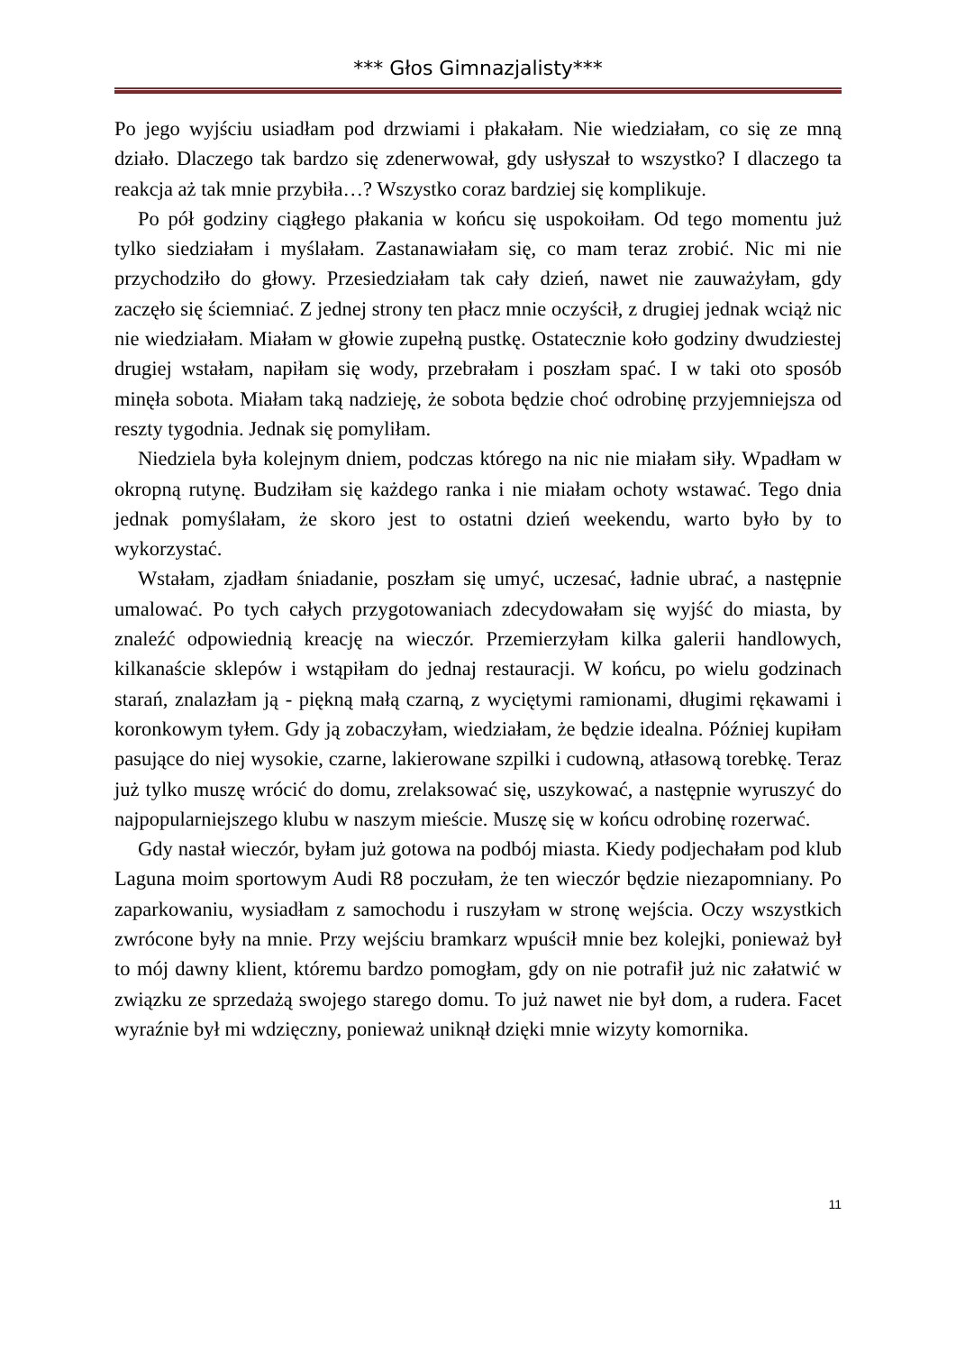*** Głos Gimnazjalisty***
Po jego wyjściu usiadłam pod drzwiami i płakałam. Nie wiedziałam, co się ze mną działo. Dlaczego tak bardzo się zdenerwował, gdy usłyszał to wszystko? I dlaczego ta reakcja aż tak mnie przybiła…? Wszystko coraz bardziej się komplikuje.
Po pół godziny ciągłego płakania w końcu się uspokoiłam. Od tego momentu już tylko siedziałam i myślałam. Zastanawiałam się, co mam teraz zrobić. Nic mi nie przychodziło do głowy. Przesiedziałam tak cały dzień, nawet nie zauważyłam, gdy zaczęło się ściemniać. Z jednej strony ten płacz mnie oczyścił, z drugiej jednak wciąż nic nie wiedziałam. Miałam w głowie zupełną pustkę. Ostatecznie koło godziny dwudziestej drugiej wstałam, napiłam się wody, przebrałam i poszłam spać. I w taki oto sposób minęła sobota. Miałam taką nadzieję, że sobota będzie choć odrobinę przyjemniejsza od reszty tygodnia. Jednak się pomyliłam.
Niedziela była kolejnym dniem, podczas którego na nic nie miałam siły. Wpadłam w okropną rutynę. Budziłam się każdego ranka i nie miałam ochoty wstawać. Tego dnia jednak pomyślałam, że skoro jest to ostatni dzień weekendu, warto było by to wykorzystać.
Wstałam, zjadłam śniadanie, poszłam się umyć, uczesać, ładnie ubrać, a następnie umalować. Po tych całych przygotowaniach zdecydowałam się wyjść do miasta, by znaleźć odpowiednią kreację na wieczór. Przemierzyłam kilka galerii handlowych, kilkanaście sklepów i wstąpiłam do jednaj restauracji. W końcu, po wielu godzinach starań, znalazłam ją - piękną małą czarną, z wyciętymi ramionami, długimi rękawami i koronkowym tyłem. Gdy ją zobaczyłam, wiedziałam, że będzie idealna. Później kupiłam pasujące do niej wysokie, czarne, lakierowane szpilki i cudowną, atłasową torebkę. Teraz już tylko muszę wrócić do domu, zrelaksować się, uszykować, a następnie wyruszyć do najpopularniejszego klubu w naszym mieście. Muszę się w końcu odrobinę rozerwać.
Gdy nastał wieczór, byłam już gotowa na podbój miasta. Kiedy podjechałam pod klub Laguna moim sportowym Audi R8 poczułam, że ten wieczór będzie niezapomniany. Po zaparkowaniu, wysiadłam z samochodu i ruszyłam w stronę wejścia. Oczy wszystkich zwrócone były na mnie. Przy wejściu bramkarz wpuścił mnie bez kolejki, ponieważ był to mój dawny klient, któremu bardzo pomogłam, gdy on nie potrafił już nic załatwić w związku ze sprzedażą swojego starego domu. To już nawet nie był dom, a rudera. Facet wyraźnie był mi wdzięczny, ponieważ uniknął dzięki mnie wizyty komornika.
11